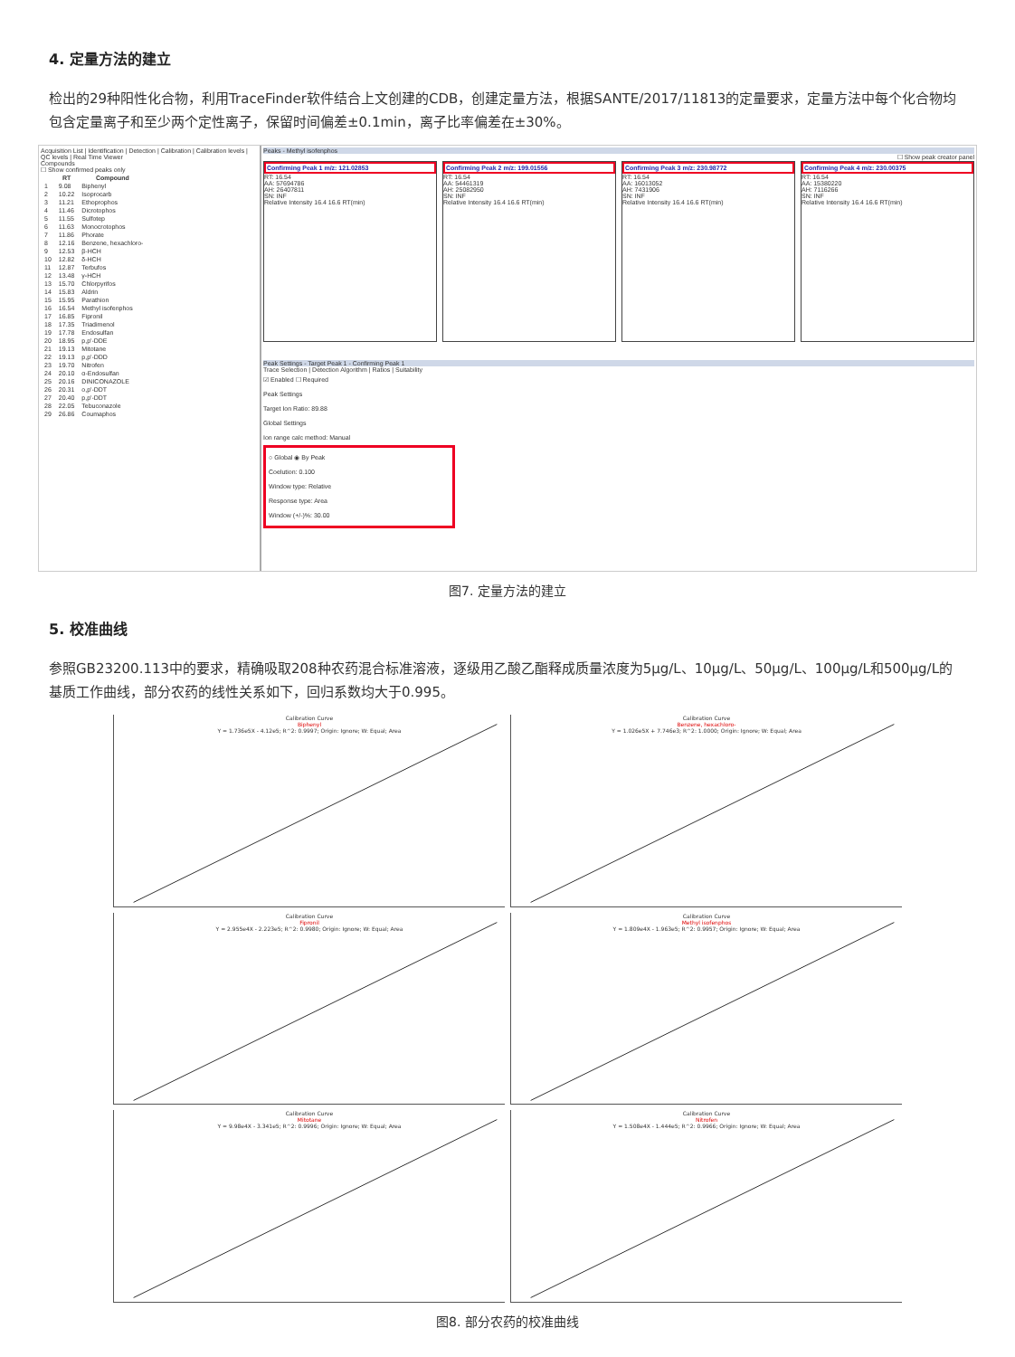4. 定量方法的建立
检出的29种阳性化合物，利用TraceFinder软件结合上文创建的CDB，创建定量方法，根据SANTE/2017/11813的定量要求，定量方法中每个化合物均包含定量离子和至少两个定性离子，保留时间偏差±0.1min，离子比率偏差在±30%。
Acquisition List | Identification | Detection | Calibration | Calibration levels | QC levels | Real Time Viewer
Compounds
☐ Show confirmed peaks only
| | RT | Compound |
| --- | --- | --- |
| 1 | 9.08 | Biphenyl |
| 2 | 10.22 | Isoprocarb |
| 3 | 11.21 | Ethoprophos |
| 4 | 11.46 | Dicrotophos |
| 5 | 11.55 | Sulfotep |
| 6 | 11.63 | Monocrotophos |
| 7 | 11.86 | Phorate |
| 8 | 12.16 | Benzene, hexachloro- |
| 9 | 12.53 | β-HCH |
| 10 | 12.82 | δ-HCH |
| 11 | 12.87 | Terbufos |
| 12 | 13.48 | γ-HCH |
| 13 | 15.70 | Chlorpyrifos |
| 14 | 15.83 | Aldrin |
| 15 | 15.95 | Parathion |
| 16 | 16.54 | Methyl isofenphos |
| 17 | 16.85 | Fipronil |
| 18 | 17.35 | Triadimenol |
| 19 | 17.78 | Endosulfan |
| 20 | 18.95 | p,p'-DDE |
| 21 | 19.13 | Mitotane |
| 22 | 19.13 | p,p'-DDD |
| 23 | 19.70 | Nitrofen |
| 24 | 20.10 | α-Endosulfan |
| 25 | 20.16 | DINICONAZOLE |
| 26 | 20.31 | o,p'-DDT |
| 27 | 20.40 | p,p'-DDT |
| 28 | 22.05 | Tebuconazole |
| 29 | 26.86 | Coumaphos |
Peaks - Methyl isofenphos
☐ Show peak creator panel
Confirming Peak 1 m/z: 121.02853
RT: 16.54
AA: 57694786
AH: 26407811
SN: INF
Relative Intensity 16.4 16.6 RT(min)
Confirming Peak 2 m/z: 199.01556
RT: 16.54
AA: 54461319
AH: 25082950
SN: INF
Relative Intensity 16.4 16.6 RT(min)
Confirming Peak 3 m/z: 230.98772
RT: 16.54
AA: 16013052
AH: 7431906
SN: INF
Relative Intensity 16.4 16.6 RT(min)
Confirming Peak 4 m/z: 230.00375
RT: 16.54
AA: 15380220
AH: 7116266
SN: INF
Relative Intensity 16.4 16.6 RT(min)
Peak Settings - Target Peak 1 - Confirming Peak 1
Trace Selection | Detection Algorithm | Ratios | Suitability
☑ Enabled ☐ Required
Peak Settings
Target Ion Ratio: 89.88
Global Settings
Ion range calc method: Manual
○ Global ◉ By Peak
Coelution: 0.100
Window type: Relative
Response type: Area
Window (+/-)%: 30.00
图7. 定量方法的建立
5. 校准曲线
参照GB23200.113中的要求，精确吸取208种农药混合标准溶液，逐级用乙酸乙酯释成质量浓度为5μg/L、10μg/L、50μg/L、100μg/L和500μg/L的基质工作曲线，部分农药的线性关系如下，回归系数均大于0.995。
Calibration Curve
Biphenyl
Y = 1.736e5X - 4.12e5; R^2: 0.9997; Origin: Ignore; W: Equal; Area
Calibration Curve
Benzene, hexachloro-
Y = 1.026e5X + 7.746e3; R^2: 1.0000; Origin: Ignore; W: Equal; Area
Calibration Curve
Fipronil
Y = 2.955e4X - 2.223e5; R^2: 0.9980; Origin: Ignore; W: Equal; Area
Calibration Curve
Methyl isofenphos
Y = 1.809e4X - 1.963e5; R^2: 0.9957; Origin: Ignore; W: Equal; Area
Calibration Curve
Mitotane
Y = 9.98e4X - 3.341e5; R^2: 0.9996; Origin: Ignore; W: Equal; Area
Calibration Curve
Nitrofen
Y = 1.508e4X - 1.444e5; R^2: 0.9966; Origin: Ignore; W: Equal; Area
图8. 部分农药的校准曲线